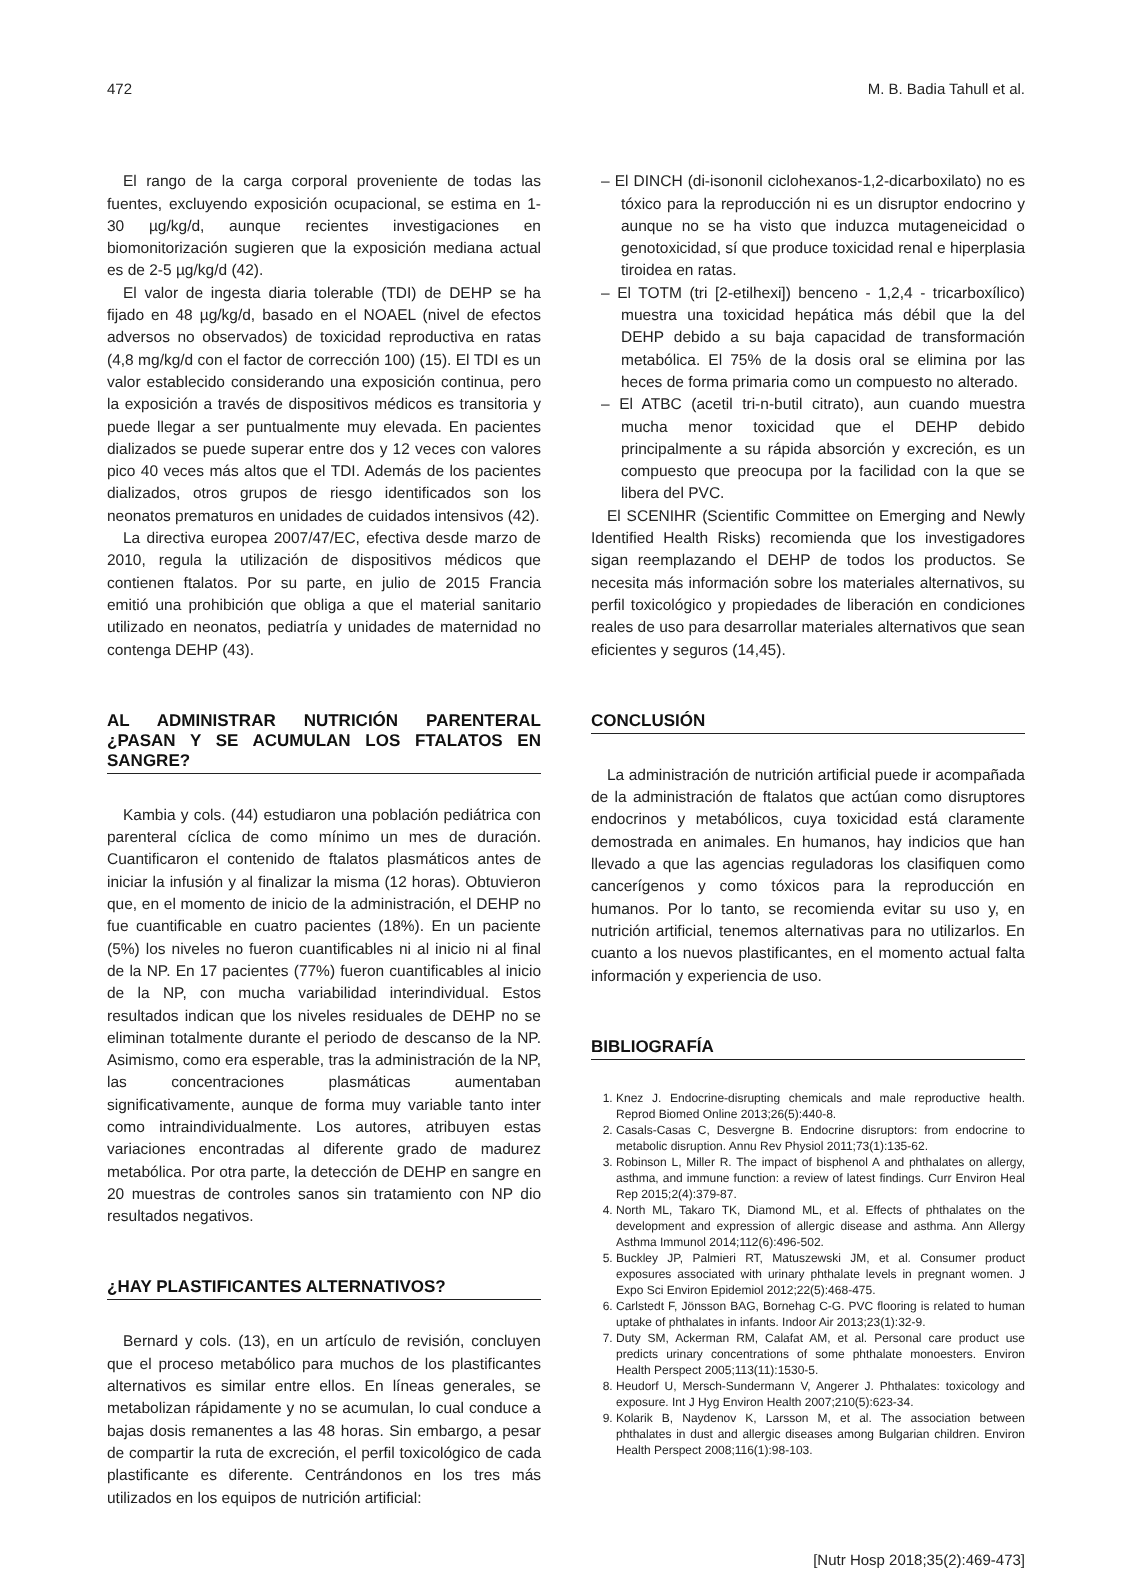472 M. B. Badia Tahull et al.
El rango de la carga corporal proveniente de todas las fuentes, excluyendo exposición ocupacional, se estima en 1-30 µg/kg/d, aunque recientes investigaciones en biomonitorización sugieren que la exposición mediana actual es de 2-5 µg/kg/d (42).
El valor de ingesta diaria tolerable (TDI) de DEHP se ha fijado en 48 µg/kg/d, basado en el NOAEL (nivel de efectos adversos no observados) de toxicidad reproductiva en ratas (4,8 mg/kg/d con el factor de corrección 100) (15). El TDI es un valor establecido considerando una exposición continua, pero la exposición a través de dispositivos médicos es transitoria y puede llegar a ser puntualmente muy elevada. En pacientes dializados se puede superar entre dos y 12 veces con valores pico 40 veces más altos que el TDI. Además de los pacientes dializados, otros grupos de riesgo identificados son los neonatos prematuros en unidades de cuidados intensivos (42).
La directiva europea 2007/47/EC, efectiva desde marzo de 2010, regula la utilización de dispositivos médicos que contienen ftalatos. Por su parte, en julio de 2015 Francia emitió una prohibición que obliga a que el material sanitario utilizado en neonatos, pediatría y unidades de maternidad no contenga DEHP (43).
AL ADMINISTRAR NUTRICIÓN PARENTERAL ¿PASAN Y SE ACUMULAN LOS FTALATOS EN SANGRE?
Kambia y cols. (44) estudiaron una población pediátrica con parenteral cíclica de como mínimo un mes de duración. Cuantificaron el contenido de ftalatos plasmáticos antes de iniciar la infusión y al finalizar la misma (12 horas). Obtuvieron que, en el momento de inicio de la administración, el DEHP no fue cuantificable en cuatro pacientes (18%). En un paciente (5%) los niveles no fueron cuantificables ni al inicio ni al final de la NP. En 17 pacientes (77%) fueron cuantificables al inicio de la NP, con mucha variabilidad interindividual. Estos resultados indican que los niveles residuales de DEHP no se eliminan totalmente durante el periodo de descanso de la NP. Asimismo, como era esperable, tras la administración de la NP, las concentraciones plasmáticas aumentaban significativamente, aunque de forma muy variable tanto inter como intraindividualmente. Los autores, atribuyen estas variaciones encontradas al diferente grado de madurez metabólica. Por otra parte, la detección de DEHP en sangre en 20 muestras de controles sanos sin tratamiento con NP dio resultados negativos.
¿HAY PLASTIFICANTES ALTERNATIVOS?
Bernard y cols. (13), en un artículo de revisión, concluyen que el proceso metabólico para muchos de los plastificantes alternativos es similar entre ellos. En líneas generales, se metabolizan rápidamente y no se acumulan, lo cual conduce a bajas dosis remanentes a las 48 horas. Sin embargo, a pesar de compartir la ruta de excreción, el perfil toxicológico de cada plastificante es diferente. Centrándonos en los tres más utilizados en los equipos de nutrición artificial:
– El DINCH (di-isononil ciclohexanos-1,2-dicarboxilato) no es tóxico para la reproducción ni es un disruptor endocrino y aunque no se ha visto que induzca mutageneicidad o genotoxicidad, sí que produce toxicidad renal e hiperplasia tiroidea en ratas.
– El TOTM (tri [2-etilhexi]) benceno - 1,2,4 - tricarboxílico) muestra una toxicidad hepática más débil que la del DEHP debido a su baja capacidad de transformación metabólica. El 75% de la dosis oral se elimina por las heces de forma primaria como un compuesto no alterado.
– El ATBC (acetil tri-n-butil citrato), aun cuando muestra mucha menor toxicidad que el DEHP debido principalmente a su rápida absorción y excreción, es un compuesto que preocupa por la facilidad con la que se libera del PVC.
El SCENIHR (Scientific Committee on Emerging and Newly Identified Health Risks) recomienda que los investigadores sigan reemplazando el DEHP de todos los productos. Se necesita más información sobre los materiales alternativos, su perfil toxicológico y propiedades de liberación en condiciones reales de uso para desarrollar materiales alternativos que sean eficientes y seguros (14,45).
CONCLUSIÓN
La administración de nutrición artificial puede ir acompañada de la administración de ftalatos que actúan como disruptores endocrinos y metabólicos, cuya toxicidad está claramente demostrada en animales. En humanos, hay indicios que han llevado a que las agencias reguladoras los clasifiquen como cancerígenos y como tóxicos para la reproducción en humanos. Por lo tanto, se recomienda evitar su uso y, en nutrición artificial, tenemos alternativas para no utilizarlos. En cuanto a los nuevos plastificantes, en el momento actual falta información y experiencia de uso.
BIBLIOGRAFÍA
1. Knez J. Endocrine-disrupting chemicals and male reproductive health. Reprod Biomed Online 2013;26(5):440-8.
2. Casals-Casas C, Desvergne B. Endocrine disruptors: from endocrine to metabolic disruption. Annu Rev Physiol 2011;73(1):135-62.
3. Robinson L, Miller R. The impact of bisphenol A and phthalates on allergy, asthma, and immune function: a review of latest findings. Curr Environ Heal Rep 2015;2(4):379-87.
4. North ML, Takaro TK, Diamond ML, et al. Effects of phthalates on the development and expression of allergic disease and asthma. Ann Allergy Asthma Immunol 2014;112(6):496-502.
5. Buckley JP, Palmieri RT, Matuszewski JM, et al. Consumer product exposures associated with urinary phthalate levels in pregnant women. J Expo Sci Environ Epidemiol 2012;22(5):468-475.
6. Carlstedt F, Jönsson BAG, Bornehag C-G. PVC flooring is related to human uptake of phthalates in infants. Indoor Air 2013;23(1):32-9.
7. Duty SM, Ackerman RM, Calafat AM, et al. Personal care product use predicts urinary concentrations of some phthalate monoesters. Environ Health Perspect 2005;113(11):1530-5.
8. Heudorf U, Mersch-Sundermann V, Angerer J. Phthalates: toxicology and exposure. Int J Hyg Environ Health 2007;210(5):623-34.
9. Kolarik B, Naydenov K, Larsson M, et al. The association between phthalates in dust and allergic diseases among Bulgarian children. Environ Health Perspect 2008;116(1):98-103.
[Nutr Hosp 2018;35(2):469-473]